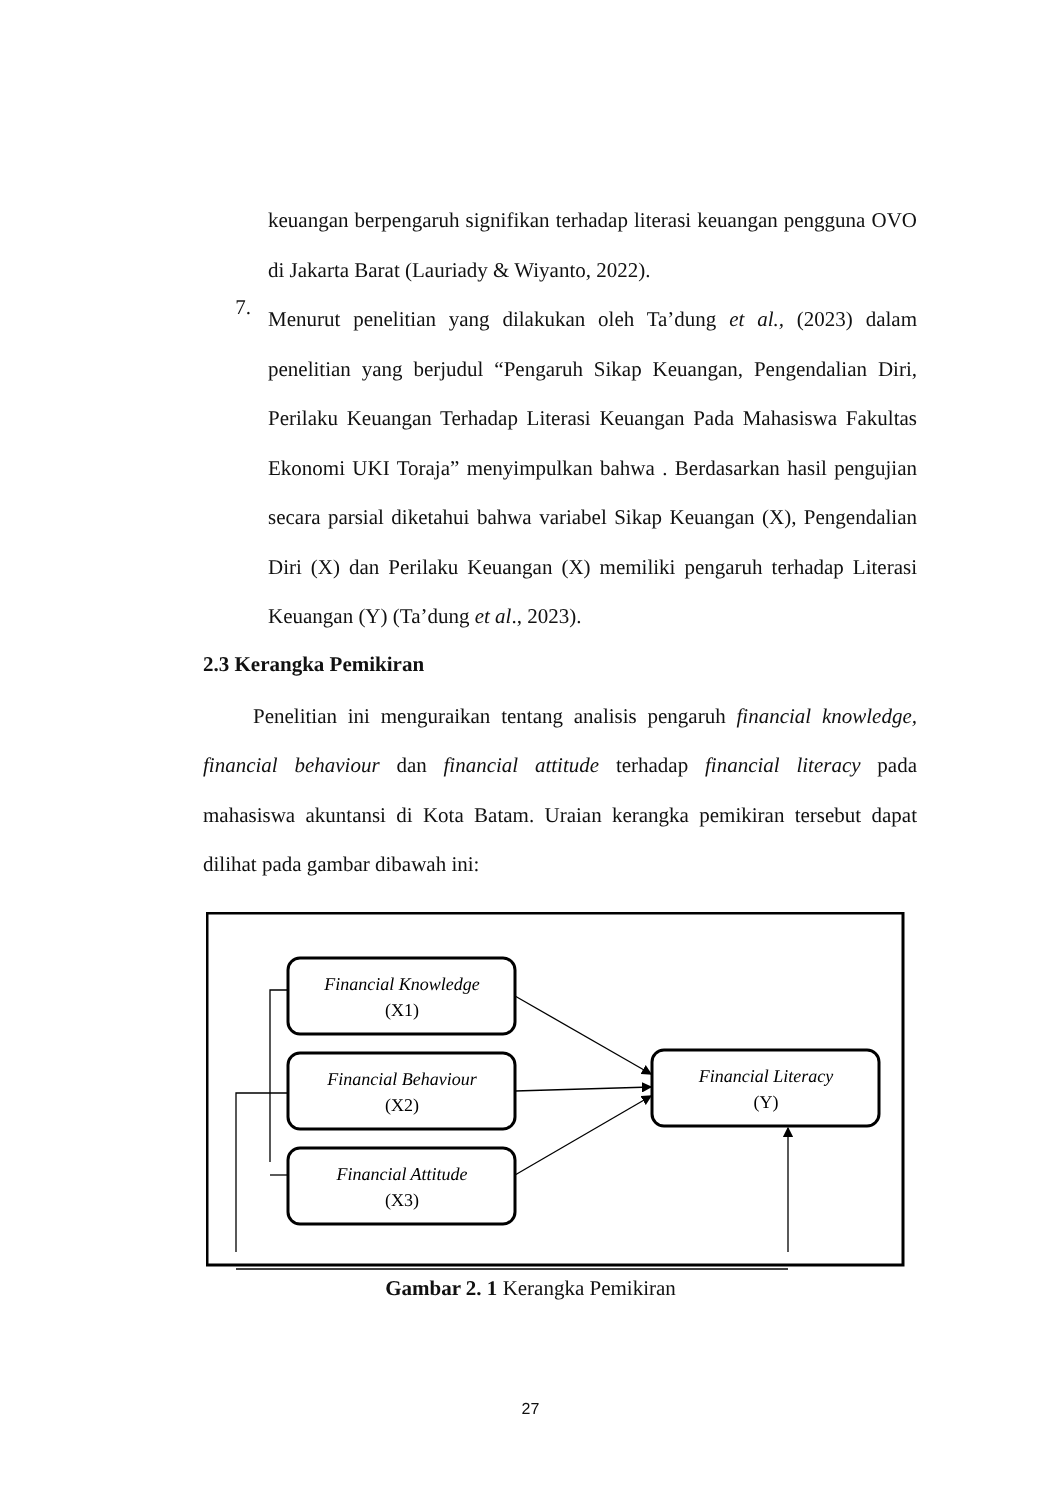keuangan berpengaruh signifikan terhadap literasi keuangan pengguna OVO di Jakarta Barat (Lauriady & Wiyanto, 2022).
7.
Menurut penelitian yang dilakukan oleh Ta’dung et al., (2023) dalam penelitian yang berjudul “Pengaruh Sikap Keuangan, Pengendalian Diri, Perilaku Keuangan Terhadap Literasi Keuangan Pada Mahasiswa Fakultas Ekonomi UKI Toraja” menyimpulkan bahwa . Berdasarkan hasil pengujian secara parsial diketahui bahwa variabel Sikap Keuangan (X), Pengendalian Diri (X) dan Perilaku Keuangan (X) memiliki pengaruh terhadap Literasi Keuangan (Y) (Ta’dung et al., 2023).
2.3 Kerangka Pemikiran
Penelitian ini menguraikan tentang analisis pengaruh financial knowledge, financial behaviour dan financial attitude terhadap financial literacy pada mahasiswa akuntansi di Kota Batam. Uraian kerangka pemikiran tersebut dapat dilihat pada gambar dibawah ini:
Financial Knowledge
(X1)
Financial Behaviour
(X2)
Financial Attitude
(X3)
Financial Literacy
(Y)
Gambar 2. 1 Kerangka Pemikiran
27